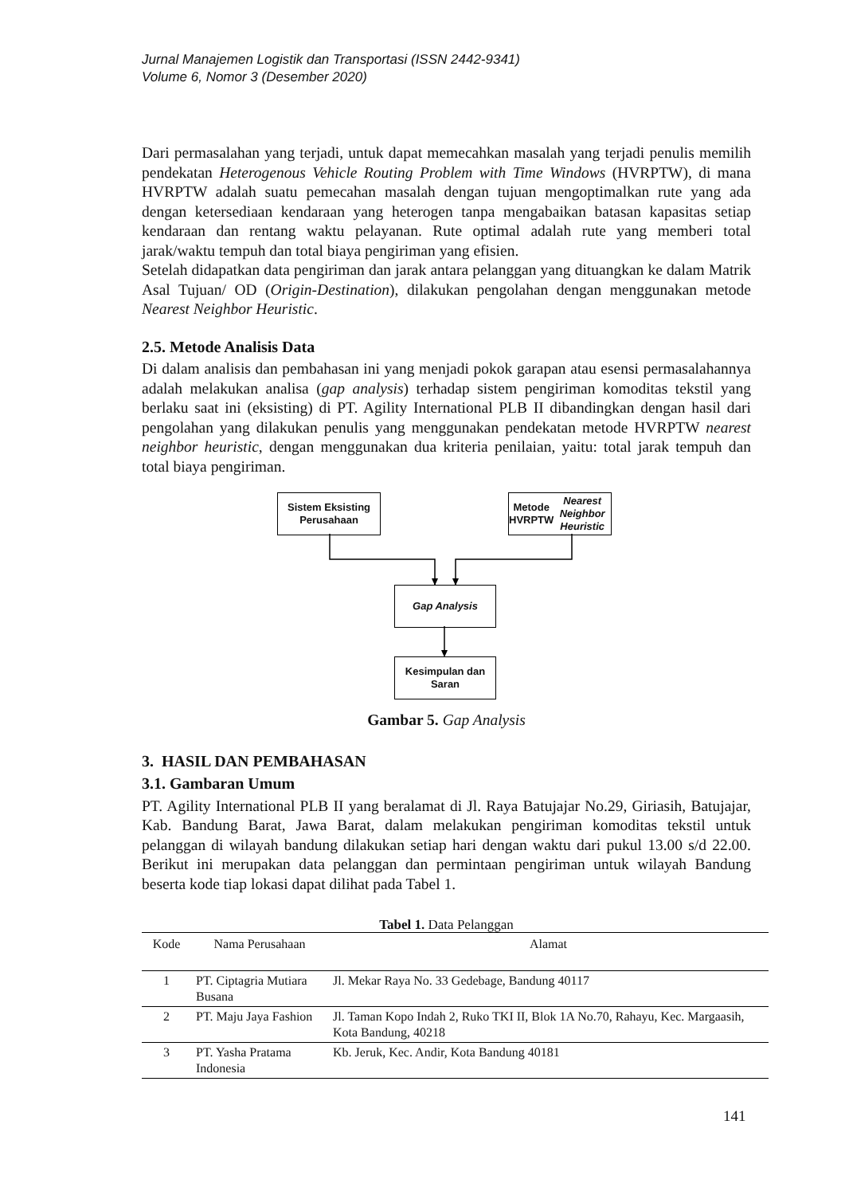Jurnal Manajemen Logistik dan Transportasi (ISSN 2442-9341)
Volume 6, Nomor 3 (Desember 2020)
Dari permasalahan yang terjadi, untuk dapat memecahkan masalah yang terjadi penulis memilih pendekatan Heterogenous Vehicle Routing Problem with Time Windows (HVRPTW), di mana HVRPTW adalah suatu pemecahan masalah dengan tujuan mengoptimalkan rute yang ada dengan ketersediaan kendaraan yang heterogen tanpa mengabaikan batasan kapasitas setiap kendaraan dan rentang waktu pelayanan. Rute optimal adalah rute yang memberi total jarak/waktu tempuh dan total biaya pengiriman yang efisien.
Setelah didapatkan data pengiriman dan jarak antara pelanggan yang dituangkan ke dalam Matrik Asal Tujuan/ OD (Origin-Destination), dilakukan pengolahan dengan menggunakan metode Nearest Neighbor Heuristic.
2.5. Metode Analisis Data
Di dalam analisis dan pembahasan ini yang menjadi pokok garapan atau esensi permasalahannya adalah melakukan analisa (gap analysis) terhadap sistem pengiriman komoditas tekstil yang berlaku saat ini (eksisting) di PT. Agility International PLB II dibandingkan dengan hasil dari pengolahan yang dilakukan penulis yang menggunakan pendekatan metode HVRPTW nearest neighbor heuristic, dengan menggunakan dua kriteria penilaian, yaitu: total jarak tempuh dan total biaya pengiriman.
Sistem Eksisting
Perusahaan
Metode HVRPTW
Nearest Neighbor Heuristic
Gap Analysis
Kesimpulan dan
Saran
Gambar 5. Gap Analysis
3. HASIL DAN PEMBAHASAN
3.1. Gambaran Umum
PT. Agility International PLB II yang beralamat di Jl. Raya Batujajar No.29, Giriasih, Batujajar, Kab. Bandung Barat, Jawa Barat, dalam melakukan pengiriman komoditas tekstil untuk pelanggan di wilayah bandung dilakukan setiap hari dengan waktu dari pukul 13.00 s/d 22.00. Berikut ini merupakan data pelanggan dan permintaan pengiriman untuk wilayah Bandung beserta kode tiap lokasi dapat dilihat pada Tabel 1.
Tabel 1. Data Pelanggan
| Kode | Nama Perusahaan | Alamat |
| --- | --- | --- |
| 1 | PT. Ciptagria Mutiara Busana | Jl. Mekar Raya No. 33 Gedebage, Bandung 40117 |
| 2 | PT. Maju Jaya Fashion | Jl. Taman Kopo Indah 2, Ruko TKI II, Blok 1A No.70, Rahayu, Kec. Margaasih, Kota Bandung, 40218 |
| 3 | PT. Yasha Pratama Indonesia | Kb. Jeruk, Kec. Andir, Kota Bandung 40181 |
141